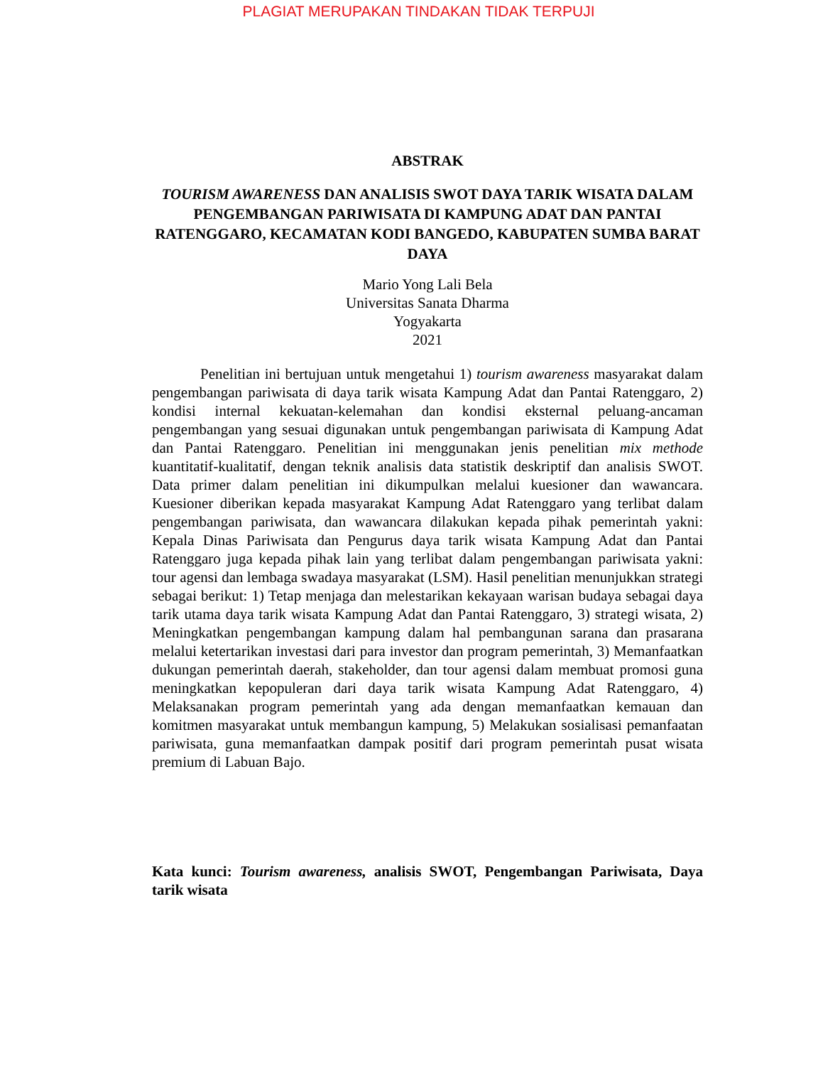PLAGIAT MERUPAKAN TINDAKAN TIDAK TERPUJI
ABSTRAK
TOURISM AWARENESS DAN ANALISIS SWOT DAYA TARIK WISATA DALAM PENGEMBANGAN PARIWISATA DI KAMPUNG ADAT DAN PANTAI RATENGGARO, KECAMATAN KODI BANGEDO, KABUPATEN SUMBA BARAT DAYA
Mario Yong Lali Bela
Universitas Sanata Dharma
Yogyakarta
2021
Penelitian ini bertujuan untuk mengetahui 1) tourism awareness masyarakat dalam pengembangan pariwisata di daya tarik wisata Kampung Adat dan Pantai Ratenggaro, 2) kondisi internal kekuatan-kelemahan dan kondisi eksternal peluang-ancaman pengembangan yang sesuai digunakan untuk pengembangan pariwisata di Kampung Adat dan Pantai Ratenggaro. Penelitian ini menggunakan jenis penelitian mix methode kuantitatif-kualitatif, dengan teknik analisis data statistik deskriptif dan analisis SWOT. Data primer dalam penelitian ini dikumpulkan melalui kuesioner dan wawancara. Kuesioner diberikan kepada masyarakat Kampung Adat Ratenggaro yang terlibat dalam pengembangan pariwisata, dan wawancara dilakukan kepada pihak pemerintah yakni: Kepala Dinas Pariwisata dan Pengurus daya tarik wisata Kampung Adat dan Pantai Ratenggaro juga kepada pihak lain yang terlibat dalam pengembangan pariwisata yakni: tour agensi dan lembaga swadaya masyarakat (LSM). Hasil penelitian menunjukkan strategi sebagai berikut: 1) Tetap menjaga dan melestarikan kekayaan warisan budaya sebagai daya tarik utama daya tarik wisata Kampung Adat dan Pantai Ratenggaro, 3) strategi wisata, 2) Meningkatkan pengembangan kampung dalam hal pembangunan sarana dan prasarana melalui ketertarikan investasi dari para investor dan program pemerintah, 3) Memanfaatkan dukungan pemerintah daerah, stakeholder, dan tour agensi dalam membuat promosi guna meningkatkan kepopuleran dari daya tarik wisata Kampung Adat Ratenggaro, 4) Melaksanakan program pemerintah yang ada dengan memanfaatkan kemauan dan komitmen masyarakat untuk membangun kampung, 5) Melakukan sosialisasi pemanfaatan pariwisata, guna memanfaatkan dampak positif dari program pemerintah pusat wisata premium di Labuan Bajo.
Kata kunci: Tourism awareness, analisis SWOT, Pengembangan Pariwisata, Daya tarik wisata